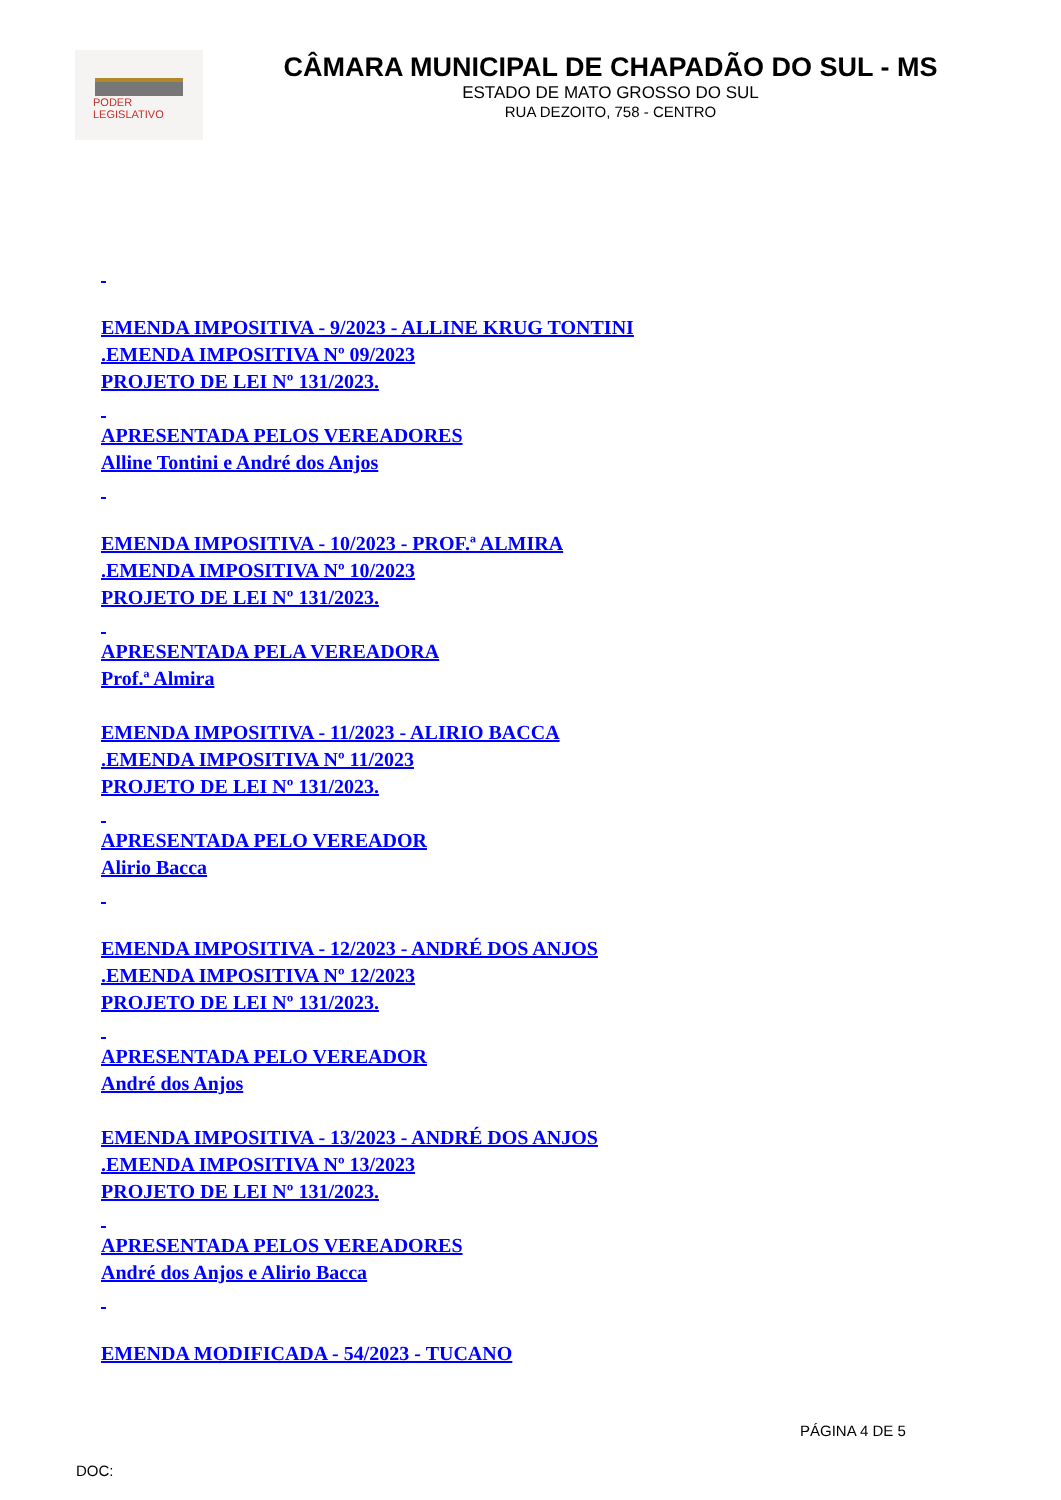PODER LEGISLATIVO
CÂMARA MUNICIPAL DE CHAPADÃO DO SUL - MS
ESTADO DE MATO GROSSO DO SUL
RUA DEZOITO, 758 - CENTRO
EMENDA IMPOSITIVA - 9/2023 - ALLINE KRUG TONTINI
.EMENDA IMPOSITIVA Nº 09/2023
PROJETO DE LEI Nº 131/2023.
APRESENTADA PELOS VEREADORES
Alline Tontini e André dos Anjos
EMENDA IMPOSITIVA - 10/2023 - PROF.ª ALMIRA
.EMENDA IMPOSITIVA Nº 10/2023
PROJETO DE LEI Nº 131/2023.
APRESENTADA PELA VEREADORA
Prof.ª Almira
EMENDA IMPOSITIVA - 11/2023 - ALIRIO BACCA
.EMENDA IMPOSITIVA Nº 11/2023
PROJETO DE LEI Nº 131/2023.
APRESENTADA PELO VEREADOR
Alirio Bacca
EMENDA IMPOSITIVA - 12/2023 - ANDRÉ DOS ANJOS
.EMENDA IMPOSITIVA Nº 12/2023
PROJETO DE LEI Nº 131/2023.
APRESENTADA PELO VEREADOR
André dos Anjos
EMENDA IMPOSITIVA - 13/2023 - ANDRÉ DOS ANJOS
.EMENDA IMPOSITIVA Nº 13/2023
PROJETO DE LEI Nº 131/2023.
APRESENTADA PELOS VEREADORES
André dos Anjos e Alirio Bacca
EMENDA MODIFICADA - 54/2023 - TUCANO
PÁGINA 4 DE 5
DOC: